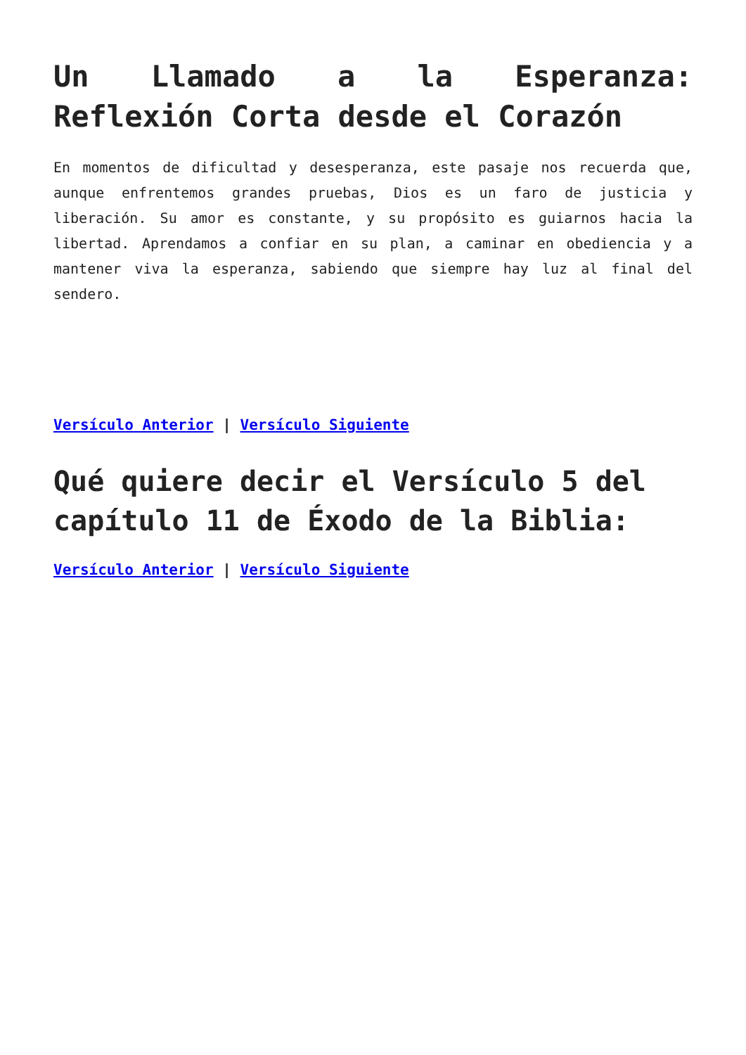Un Llamado a la Esperanza: Reflexión Corta desde el Corazón
En momentos de dificultad y desesperanza, este pasaje nos recuerda que, aunque enfrentemos grandes pruebas, Dios es un faro de justicia y liberación. Su amor es constante, y su propósito es guiarnos hacia la libertad. Aprendamos a confiar en su plan, a caminar en obediencia y a mantener viva la esperanza, sabiendo que siempre hay luz al final del sendero.
Versículo Anterior | Versículo Siguiente
Qué quiere decir el Versículo 5 del capítulo 11 de Éxodo de la Biblia:
Versículo Anterior | Versículo Siguiente